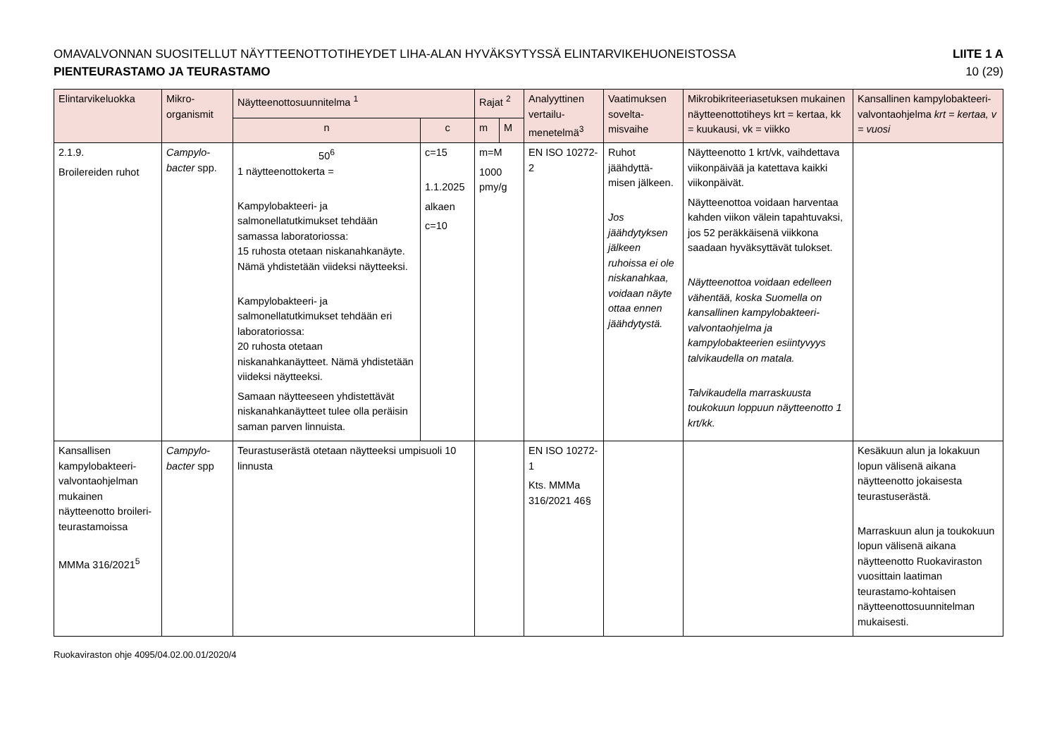OMAVALVONNAN SUOSITELLUT NÄYTTEENOTTOTIHEYDET LIHA-ALAN HYVÄKSYTYSSÄ ELINTARVIKEHUONEISTOSSA LIITE 1 A
PIENTEURASTAMO JA TEURASTAMO 10 (29)
| Elintarvikeluokka | Mikro-organismit | Näytteenottosuunnitelma <sup>1</sup> | | Rajat <sup>2</sup> | | Analyyttinen vertailu-menetelmä<sup>3</sup> | Vaatimuksen sovelta-misvaihe | Mikrobikriteeriasetuksen mukainen näytteenottotiheys krt = kertaa, kk = kuukausi, vk = viikko | Kansallinen kampylobakteeri-valvontaohjelma krt = kertaa, v = vuosi |
| --- | --- | --- | --- | --- | --- | --- | --- | --- | --- |
| | | n | c | m | M | | | | |
| 2.1.9. Broilereiden ruhot | Campylo-bacter spp. | 50<sup>6</sup> 1 näytteenottokerta = Kampylobakteeri- ja salmonellatutkimukset tehdään samassa laboratoriossa: 15 ruhosta otetaan niskanahkanäyte. Nämä yhdistetään viideksi näytteeksi. Kampylobakteeri- ja salmonellatutkimukset tehdään eri laboratoriossa: 20 ruhosta otetaan niskanahkanäytteet. Nämä yhdistetään viideksi näytteeksi. Samaan näytteeseen yhdistettävät niskanahkanäytteet tulee olla peräisin saman parven linnuista. | c=15 1.1.2025 alkaen c=10 | m=M 1000 pmy/g | | EN ISO 10272-2 | Ruhot jäähdyttä-misen jälkeen. Jos jäähdytyksen jälkeen ruhoissa ei ole niskanahkaa, voidaan näyte ottaa ennen jäähdytystä. | Näytteenotto 1 krt/vk, vaihdettava viikonpäivää ja katettava kaikki viikonpäivät. Näytteenottoa voidaan harventaa kahden viikon välein tapahtuvaksi, jos 52 peräkkäisenä viikkona saadaan hyväksyttävät tulokset. Näytteenottoa voidaan edelleen vähentää, koska Suomella on kansallinen kampylobakteeri-valvontaohjelma ja kampylobakteerien esiintyvyys talvikaudella on matala. Talvikaudella marraskuusta toukokuun loppuun näytteenotto 1 krt/kk. | |
| Kansallisen kampylobakteeri-valvontaohjelman mukainen näytteenotto broileri-teurastamoissa MMMa 316/2021<sup>5</sup> | Campylo-bacter spp | Teurastuserästä otetaan näytteeksi umpisuoli 10 linnusta | | | | EN ISO 10272-1 Kts. MMMa 316/2021 46§ | | | Kesäkuun alun ja lokakuun lopun välisenä aikana näytteenotto jokaisesta teurastuserästä. Marraskuun alun ja toukokuun lopun välisenä aikana näytteenotto Ruokaviraston vuosittain laatiman teurastamo-kohtaisen näytteenottosuunnitelman mukaisesti. |
Ruokaviraston ohje 4095/04.02.00.01/2020/4